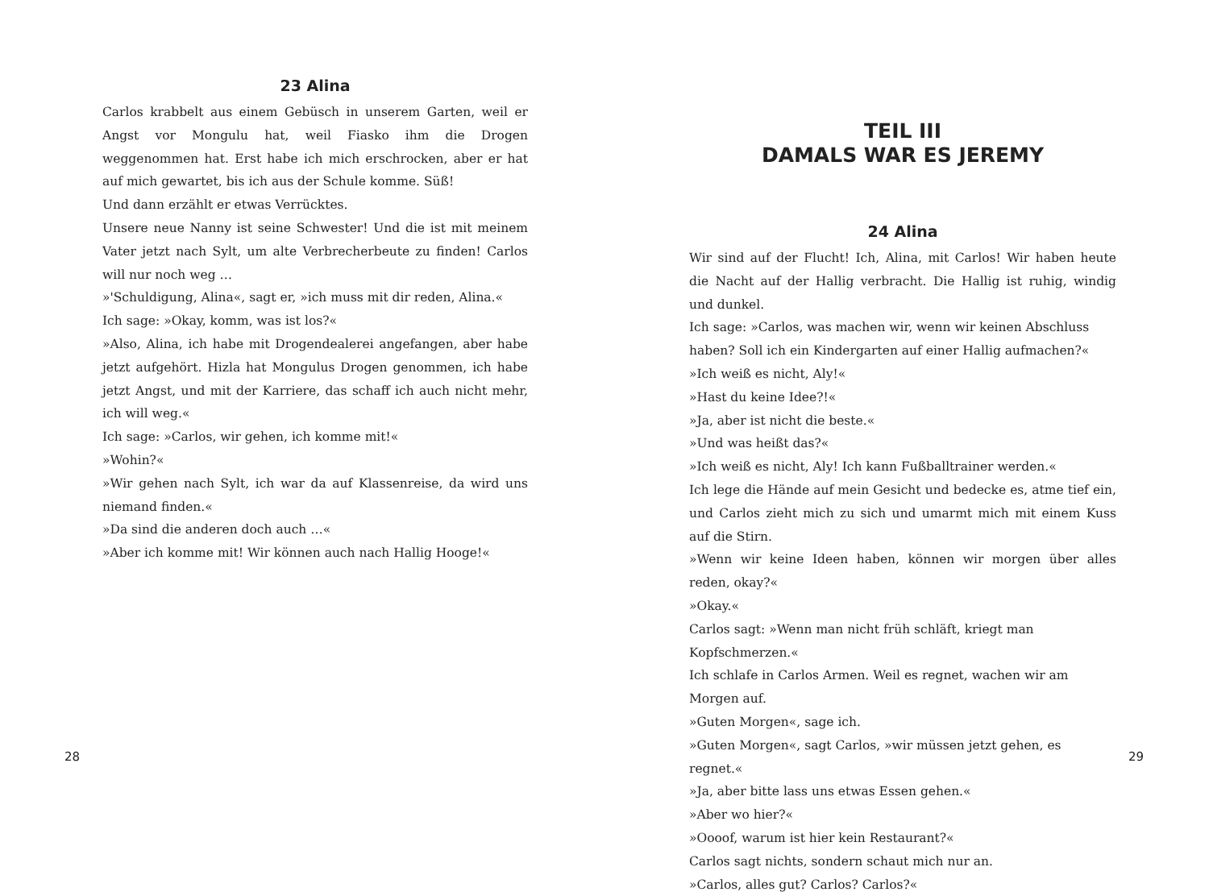23 Alina
Carlos krabbelt aus einem Gebüsch in unserem Garten, weil er Angst vor Mongulu hat, weil Fiasko ihm die Drogen weggenommen hat. Erst habe ich mich erschrocken, aber er hat auf mich gewartet, bis ich aus der Schule komme. Süß!
Und dann erzählt er etwas Verrücktes.
Unsere neue Nanny ist seine Schwester! Und die ist mit meinem Vater jetzt nach Sylt, um alte Verbrecherbeute zu finden! Carlos will nur noch weg …
»'Schuldigung, Alina«, sagt er, »ich muss mit dir reden, Alina.«
Ich sage: »Okay, komm, was ist los?«
»Also, Alina, ich habe mit Drogendealerei angefangen, aber habe jetzt aufgehört. Hizla hat Mongulus Drogen genommen, ich habe jetzt Angst, und mit der Karriere, das schaff ich auch nicht mehr, ich will weg.«
Ich sage: »Carlos, wir gehen, ich komme mit!«
»Wohin?«
»Wir gehen nach Sylt, ich war da auf Klassenreise, da wird uns niemand finden.«
»Da sind die anderen doch auch …«
»Aber ich komme mit! Wir können auch nach Hallig Hooge!«
28
TEIL III
DAMALS WAR ES JEREMY
24 Alina
Wir sind auf der Flucht! Ich, Alina, mit Carlos! Wir haben heute die Nacht auf der Hallig verbracht. Die Hallig ist ruhig, windig und dunkel.
Ich sage: »Carlos, was machen wir, wenn wir keinen Abschluss haben? Soll ich ein Kindergarten auf einer Hallig aufmachen?«
»Ich weiß es nicht, Aly!«
»Hast du keine Idee?!«
»Ja, aber ist nicht die beste.«
»Und was heißt das?«
»Ich weiß es nicht, Aly! Ich kann Fußballtrainer werden.«
Ich lege die Hände auf mein Gesicht und bedecke es, atme tief ein, und Carlos zieht mich zu sich und umarmt mich mit einem Kuss auf die Stirn.
»Wenn wir keine Ideen haben, können wir morgen über alles reden, okay?«
»Okay.«
Carlos sagt: »Wenn man nicht früh schläft, kriegt man Kopfschmerzen.«
Ich schlafe in Carlos Armen. Weil es regnet, wachen wir am Morgen auf.
»Guten Morgen«, sage ich.
»Guten Morgen«, sagt Carlos, »wir müssen jetzt gehen, es regnet.«
»Ja, aber bitte lass uns etwas Essen gehen.«
»Aber wo hier?«
»Oooof, warum ist hier kein Restaurant?«
Carlos sagt nichts, sondern schaut mich nur an.
»Carlos, alles gut? Carlos? Carlos?«
29